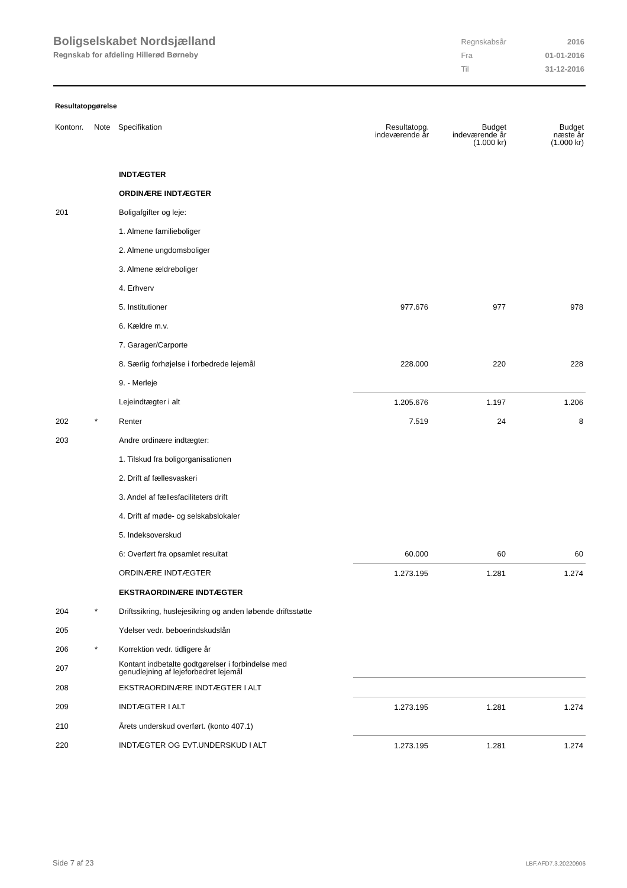Boligselskabet Nordsjælland
Regnskab for afdeling Hillerød Børneby
| Regnskabsår | 2016 |
| Fra | 01-01-2016 |
| Til | 31-12-2016 |
Resultatopgørelse
| Kontonr. | Note | Specifikation | Resultatopg. indeværende år | Budget indeværende år (1.000 kr) | Budget næste år (1.000 kr) |
| --- | --- | --- | --- | --- | --- |
| | | INDTÆGTER | | | |
| | | ORDINÆRE INDTÆGTER | | | |
| 201 | | Boligafgifter og leje: | | | |
| | | 1. Almene familieboliger | | | |
| | | 2. Almene ungdomsboliger | | | |
| | | 3. Almene ældreboliger | | | |
| | | 4. Erhverv | | | |
| | | 5. Institutioner | 977.676 | 977 | 978 |
| | | 6. Kældre m.v. | | | |
| | | 7. Garager/Carporte | | | |
| | | 8. Særlig forhøjelse i forbedrede lejemål | 228.000 | 220 | 228 |
| | | 9. - Merleje | | | |
| | | Lejeindtægter i alt | 1.205.676 | 1.197 | 1.206 |
| 202 | * | Renter | 7.519 | 24 | 8 |
| 203 | | Andre ordinære indtægter: | | | |
| | | 1. Tilskud fra boligorganisationen | | | |
| | | 2. Drift af fællesvaskeri | | | |
| | | 3. Andel af fællesfaciliteters drift | | | |
| | | 4. Drift af møde- og selskabslokaler | | | |
| | | 5. Indeksoverskud | | | |
| | | 6: Overført fra opsamlet resultat | 60.000 | 60 | 60 |
| | | ORDINÆRE INDTÆGTER | 1.273.195 | 1.281 | 1.274 |
| | | EKSTRAORDINÆRE INDTÆGTER | | | |
| 204 | * | Driftssikring, huslejesikring og anden løbende driftsstøtte | | | |
| 205 | | Ydelser vedr. beboerindskudslån | | | |
| 206 | * | Korrektion vedr. tidligere år | | | |
| 207 | | Kontant indbetalte godtgørelser i forbindelse med genudlejning af lejeforbedret lejemål | | | |
| 208 | | EKSTRAORDINÆRE INDTÆGTER I ALT | | | |
| 209 | | INDTÆGTER I ALT | 1.273.195 | 1.281 | 1.274 |
| 210 | | Årets underskud overført. (konto 407.1) | | | |
| 220 | | INDTÆGTER OG EVT.UNDERSKUD I ALT | 1.273.195 | 1.281 | 1.274 |
Side 7 af 23 LBF.AFD7.3.20220906